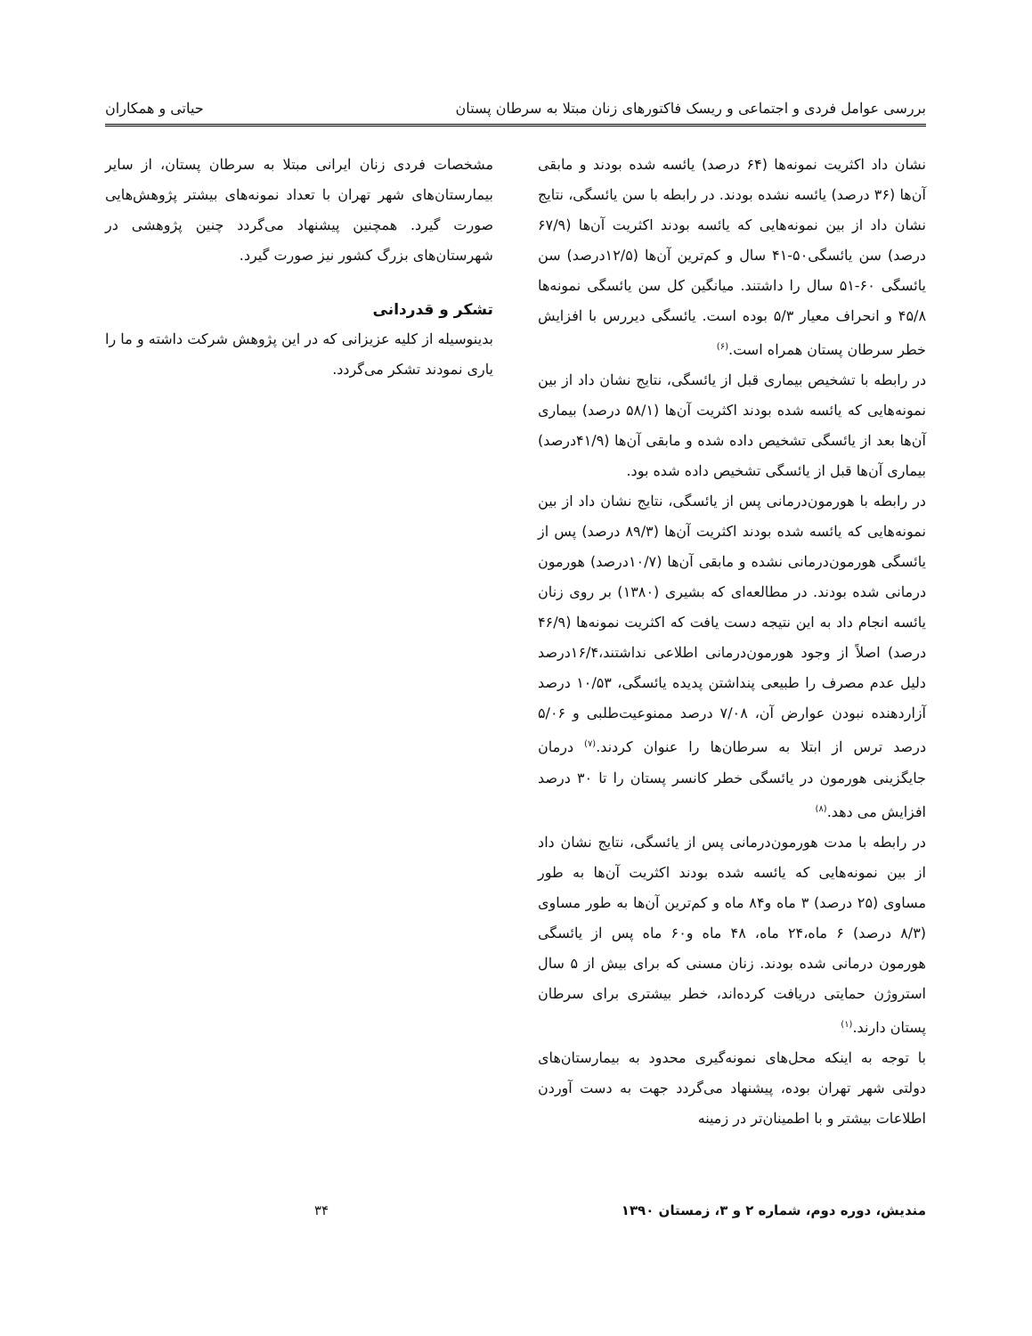بررسی عوامل فردی و اجتماعی و ریسک فاکتورهای زنان مبتلا به سرطان پستان حیاتی و همکاران
نشان داد اکثریت نمونه‌ها (۶۴ درصد) یائسه شده بودند و مابقی آن‌ها (۳۶ درصد) یائسه نشده بودند. در رابطه با سن یائسگی، نتایج نشان داد از بین نمونه‌هایی که یائسه بودند اکثریت آن‌ها (۶۷/۹ درصد) سن یائسگی۵۰-۴۱ سال و کم‌ترین آن‌ها (۱۲/۵درصد) سن یائسگی ۶۰-۵۱ سال را داشتند. میانگین کل سن یائسگی نمونه‌ها ۴۵/۸ و انحراف معیار ۵/۳ بوده است. یائسگی دیررس با افزایش خطر سرطان پستان همراه است.<sup>(۶)</sup>
در رابطه با تشخیص بیماری قبل از یائسگی، نتایج نشان داد از بین نمونه‌هایی که یائسه شده بودند اکثریت آن‌ها (۵۸/۱ درصد) بیماری آن‌ها بعد از یائسگی تشخیص داده شده و مابقی آن‌ها (۴۱/۹درصد) بیماری آن‌ها قبل از یائسگی تشخیص داده شده بود.
در رابطه با هورمون‌درمانی پس از یائسگی، نتایج نشان داد از بین نمونه‌هایی که یائسه شده بودند اکثریت آن‌ها (۸۹/۳ درصد) پس از یائسگی هورمون‌درمانی نشده و مابقی آن‌ها (۱۰/۷درصد) هورمون درمانی شده بودند. در مطالعه‌ای که بشیری (۱۳۸۰) بر روی زنان یائسه انجام داد به این نتیجه دست یافت که اکثریت نمونه‌ها (۴۶/۹ درصد) اصلاً از وجود هورمون‌درمانی اطلاعی نداشتند،۱۶/۴درصد دلیل عدم مصرف را طبیعی پنداشتن پدیده یائسگی، ۱۰/۵۳ درصد آزاردهنده نبودن عوارض آن، ۷/۰۸ درصد ممنوعیت‌طلبی و ۵/۰۶ درصد ترس از ابتلا به سرطان‌ها را عنوان کردند.<sup>(۷)</sup> درمان جایگزینی هورمون در یائسگی خطر کانسر پستان را تا ۳۰ درصد افزایش می دهد.<sup>(۸)</sup>
در رابطه با مدت هورمون‌درمانی پس از یائسگی، نتایج نشان داد از بین نمونه‌هایی که یائسه شده بودند اکثریت آن‌ها به طور مساوی (۲۵ درصد) ۳ ماه و۸۴ ماه و کم‌ترین آن‌ها به طور مساوی (۸/۳ درصد) ۶ ماه،۲۴ ماه، ۴۸ ماه و۶۰ ماه پس از یائسگی هورمون درمانی شده بودند. زنان مسنی که برای بیش از ۵ سال استروژن حمایتی دریافت کرده‌اند، خطر بیشتری برای سرطان پستان دارند.<sup>(۱)</sup>
با توجه به اینکه محل‌های نمونه‌گیری محدود به بیمارستان‌های دولتی شهر تهران بوده، پیشنهاد می‌گردد جهت به دست آوردن اطلاعات بیشتر و با اطمینان‌تر در زمینه
مشخصات فردی زنان ایرانی مبتلا به سرطان پستان، از سایر بیمارستان‌های شهر تهران با تعداد نمونه‌های بیشتر پژوهش‌هایی صورت گیرد. همچنین پیشنهاد می‌گردد چنین پژوهشی در شهرستان‌های بزرگ کشور نیز صورت گیرد.
تشکر و قدردانی
بدینوسیله از کلیه عزیزانی که در این پژوهش شرکت داشته و ما را یاری نمودند تشکر می‌گردد.
مندیش، دوره دوم، شماره ۲ و ۳، زمستان ۱۳۹۰ ۳۴